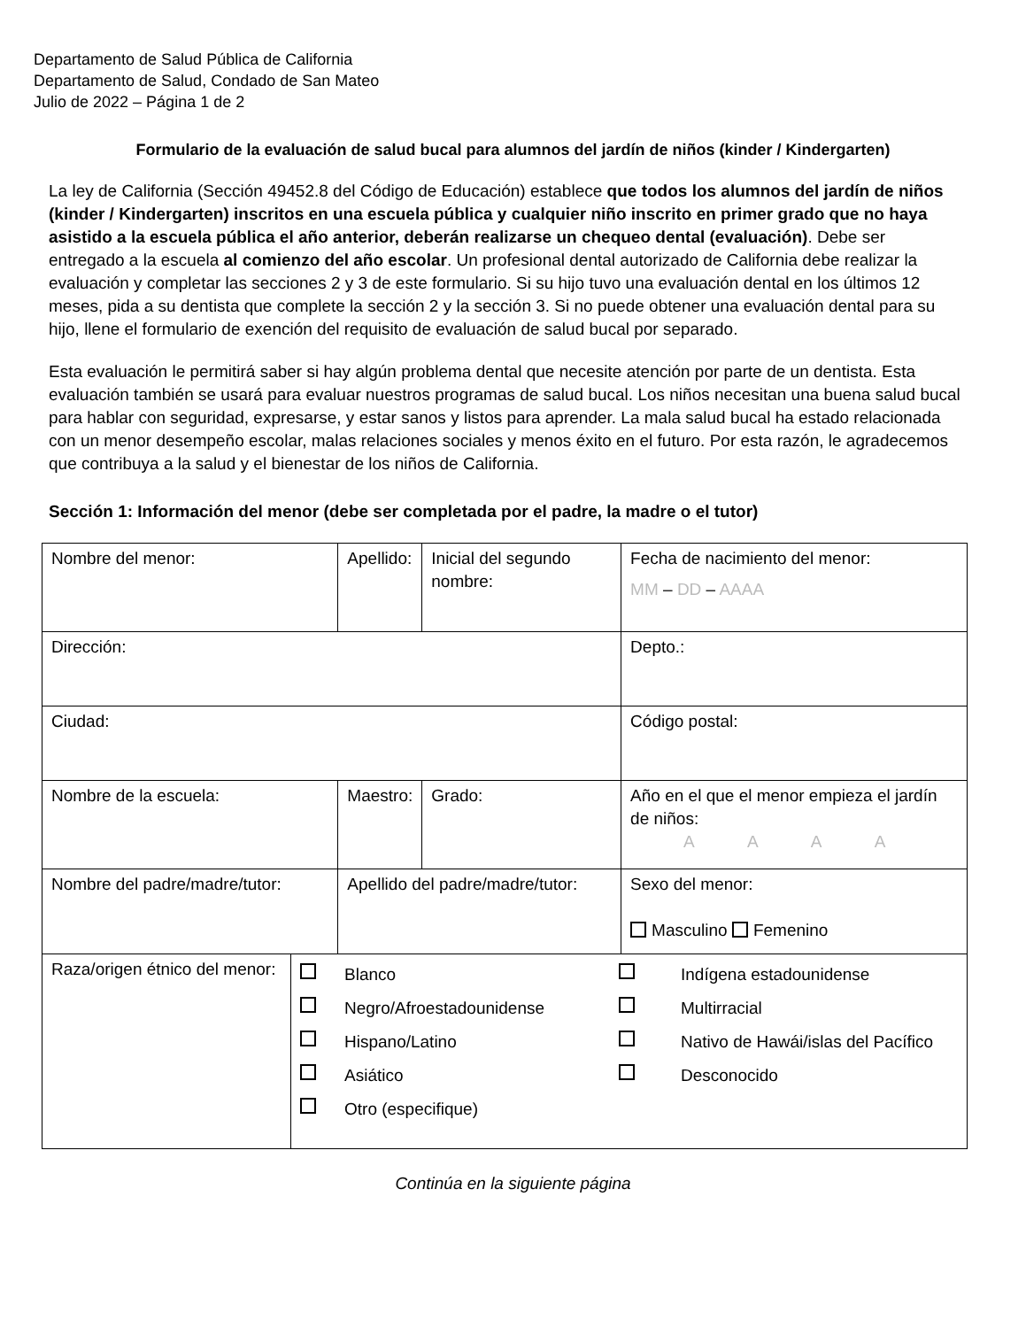Departamento de Salud Pública de California
Departamento de Salud, Condado de San Mateo
Julio de 2022 – Página 1 de 2
Formulario de la evaluación de salud bucal para alumnos del jardín de niños (kinder / Kindergarten)
La ley de California (Sección 49452.8 del Código de Educación) establece que todos los alumnos del jardín de niños (kinder / Kindergarten) inscritos en una escuela pública y cualquier niño inscrito en primer grado que no haya asistido a la escuela pública el año anterior, deberán realizarse un chequeo dental (evaluación). Debe ser entregado a la escuela al comienzo del año escolar. Un profesional dental autorizado de California debe realizar la evaluación y completar las secciones 2 y 3 de este formulario. Si su hijo tuvo una evaluación dental en los últimos 12 meses, pida a su dentista que complete la sección 2 y la sección 3. Si no puede obtener una evaluación dental para su hijo, llene el formulario de exención del requisito de evaluación de salud bucal por separado.
Esta evaluación le permitirá saber si hay algún problema dental que necesite atención por parte de un dentista. Esta evaluación también se usará para evaluar nuestros programas de salud bucal. Los niños necesitan una buena salud bucal para hablar con seguridad, expresarse, y estar sanos y listos para aprender. La mala salud bucal ha estado relacionada con un menor desempeño escolar, malas relaciones sociales y menos éxito en el futuro. Por esta razón, le agradecemos que contribuya a la salud y el bienestar de los niños de California.
Sección 1: Información del menor (debe ser completada por el padre, la madre o el tutor)
| Nombre del menor: | | Apellido: | Inicial del segundo nombre: | | Fecha de nacimiento del menor: MM – DD – AAAA | |
| Dirección: | | | | | | Depto.: |
| Ciudad: | | | | | Código postal: | |
| Nombre de la escuela: | | Maestro: | Grado: | Año en el que el menor empieza el jardín de niños: A A A A | | |
| Nombre del padre/madre/tutor: | | Apellido del padre/madre/tutor: | | Sexo del menor: Masculino Femenino | | |
| Raza/origen étnico del menor: | Blanco Indígena estadounidense Negro/Afroestadounidense Multirracial Hispano/Latino Nativo de Hawái/islas del Pacífico Asiático Desconocido Otro (especifique) | | | | | |
Continúa en la siguiente página